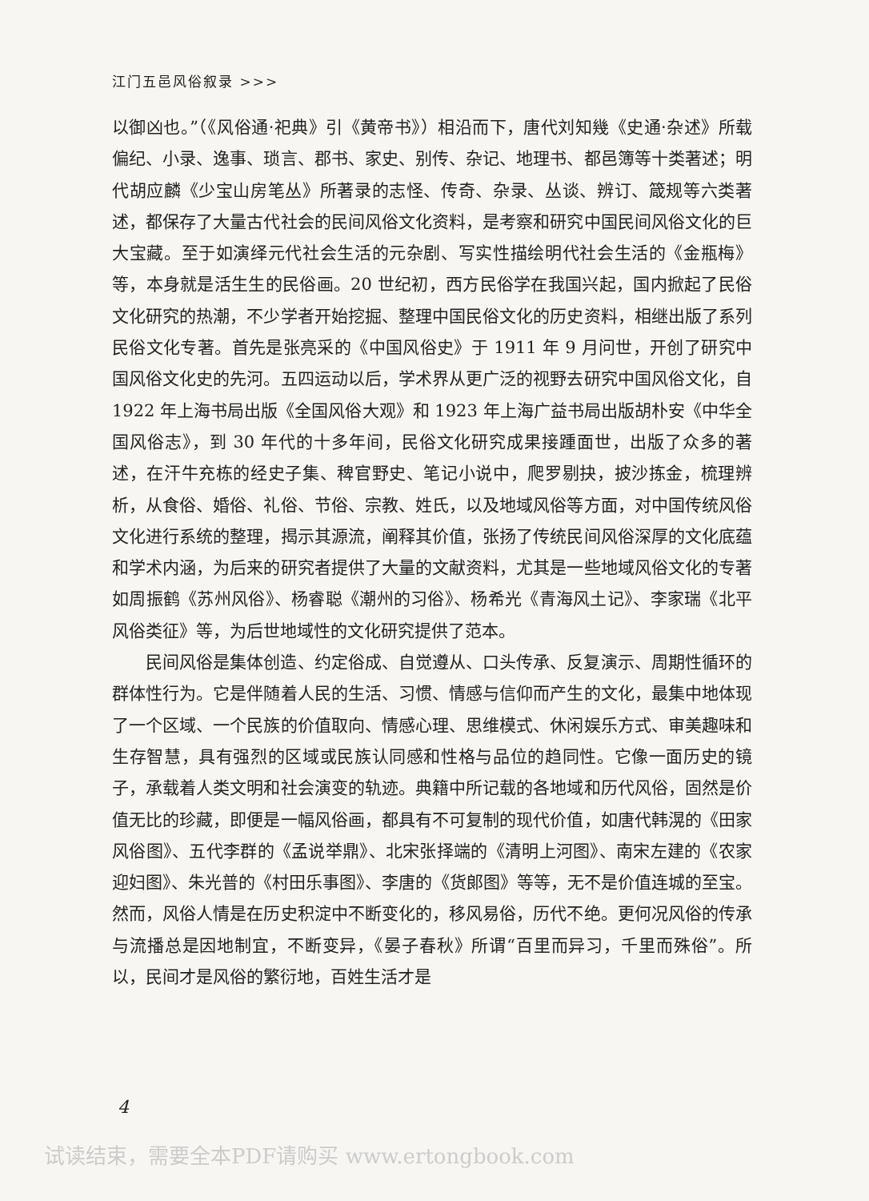江门五邑风俗叙录 >>>
以御凶也。”（《风俗通·祀典》引《黄帝书》）相沿而下，唐代刘知幾《史通·杂述》所载偏纪、小录、逸事、琐言、郡书、家史、别传、杂记、地理书、都邑簿等十类著述；明代胡应麟《少宝山房笔丛》所著录的志怪、传奇、杂录、丛谈、辨订、箴规等六类著述，都保存了大量古代社会的民间风俗文化资料，是考察和研究中国民间风俗文化的巨大宝藏。至于如演绎元代社会生活的元杂剧、写实性描绘明代社会生活的《金瓶梅》等，本身就是活生生的民俗画。20 世纪初，西方民俗学在我国兴起，国内掀起了民俗文化研究的热潮，不少学者开始挖掘、整理中国民俗文化的历史资料，相继出版了系列民俗文化专著。首先是张亮采的《中国风俗史》于 1911 年 9 月问世，开创了研究中国风俗文化史的先河。五四运动以后，学术界从更广泛的视野去研究中国风俗文化，自 1922 年上海书局出版《全国风俗大观》和 1923 年上海广益书局出版胡朴安《中华全国风俗志》，到 30 年代的十多年间，民俗文化研究成果接踵面世，出版了众多的著述，在汗牛充栋的经史子集、稗官野史、笔记小说中，爬罗剔抉，披沙拣金，梳理辨析，从食俗、婚俗、礼俗、节俗、宗教、姓氏，以及地域风俗等方面，对中国传统风俗文化进行系统的整理，揭示其源流，阐释其价值，张扬了传统民间风俗深厚的文化底蕴和学术内涵，为后来的研究者提供了大量的文献资料，尤其是一些地域风俗文化的专著如周振鹤《苏州风俗》、杨睿聪《潮州的习俗》、杨希光《青海风土记》、李家瑞《北平风俗类征》等，为后世地域性的文化研究提供了范本。
民间风俗是集体创造、约定俗成、自觉遵从、口头传承、反复演示、周期性循环的群体性行为。它是伴随着人民的生活、习惯、情感与信仰而产生的文化，最集中地体现了一个区域、一个民族的价值取向、情感心理、思维模式、休闲娱乐方式、审美趣味和生存智慧，具有强烈的区域或民族认同感和性格与品位的趋同性。它像一面历史的镜子，承载着人类文明和社会演变的轨迹。典籍中所记载的各地域和历代风俗，固然是价值无比的珍藏，即便是一幅风俗画，都具有不可复制的现代价值，如唐代韩滉的《田家风俗图》、五代李群的《孟说举鼎》、北宋张择端的《清明上河图》、南宋左建的《农家迎妇图》、朱光普的《村田乐事图》、李唐的《货郎图》等等，无不是价值连城的至宝。然而，风俗人情是在历史积淀中不断变化的，移风易俗，历代不绝。更何况风俗的传承与流播总是因地制宜，不断变异，《晏子春秋》所谓“百里而异习，千里而殊俗”。所以，民间才是风俗的繁衍地，百姓生活才是
4
试读结束，需要全本PDF请购买 www.ertongbook.com